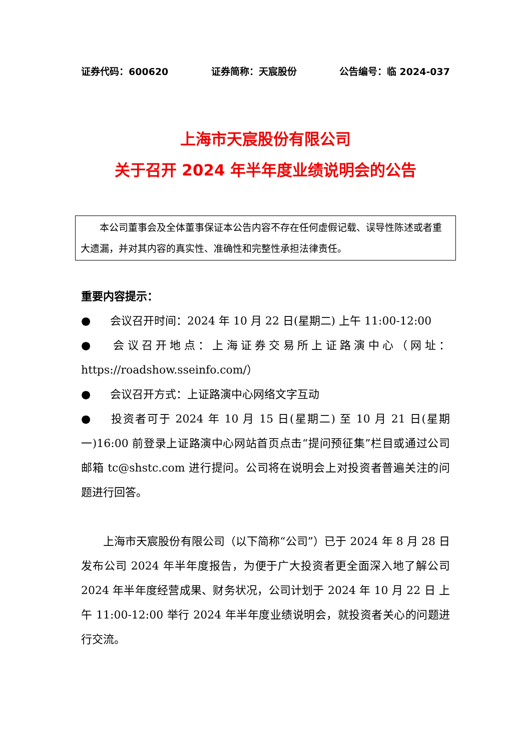证券代码：600620 证券简称：天宸股份 公告编号：临 2024-037
上海市天宸股份有限公司
关于召开 2024 年半年度业绩说明会的公告
本公司董事会及全体董事保证本公告内容不存在任何虚假记载、误导性陈述或者重大遗漏，并对其内容的真实性、准确性和完整性承担法律责任。
重要内容提示：
● 会议召开时间：2024 年 10 月 22 日(星期二) 上午 11:00-12:00
● 会议召开地点：上海证券交易所上证路演中心（网址：https://roadshow.sseinfo.com/）
● 会议召开方式：上证路演中心网络文字互动
● 投资者可于 2024 年 10 月 15 日(星期二) 至 10 月 21 日(星期一)16:00 前登录上证路演中心网站首页点击“提问预征集”栏目或通过公司邮箱 tc@shstc.com 进行提问。公司将在说明会上对投资者普遍关注的问题进行回答。
上海市天宸股份有限公司（以下简称“公司”）已于 2024 年 8 月 28 日发布公司 2024 年半年度报告，为便于广大投资者更全面深入地了解公司 2024 年半年度经营成果、财务状况，公司计划于 2024 年 10 月 22 日 上午 11:00-12:00 举行 2024 年半年度业绩说明会，就投资者关心的问题进行交流。